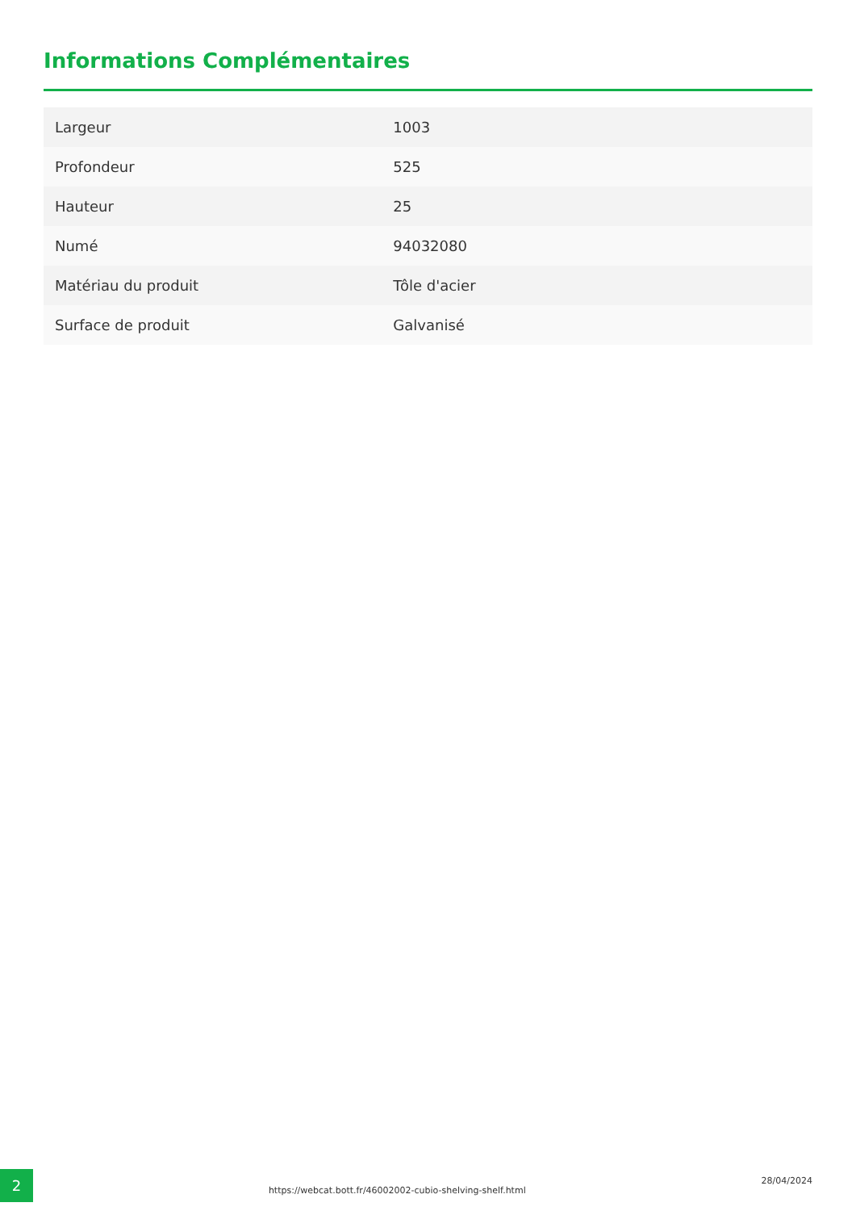Informations Complémentaires
| Largeur | 1003 |
| Profondeur | 525 |
| Hauteur | 25 |
| Numé | 94032080 |
| Matériau du produit | Tôle d'acier |
| Surface de produit | Galvanisé |
2
https://webcat.bott.fr/46002002-cubio-shelving-shelf.html
28/04/2024